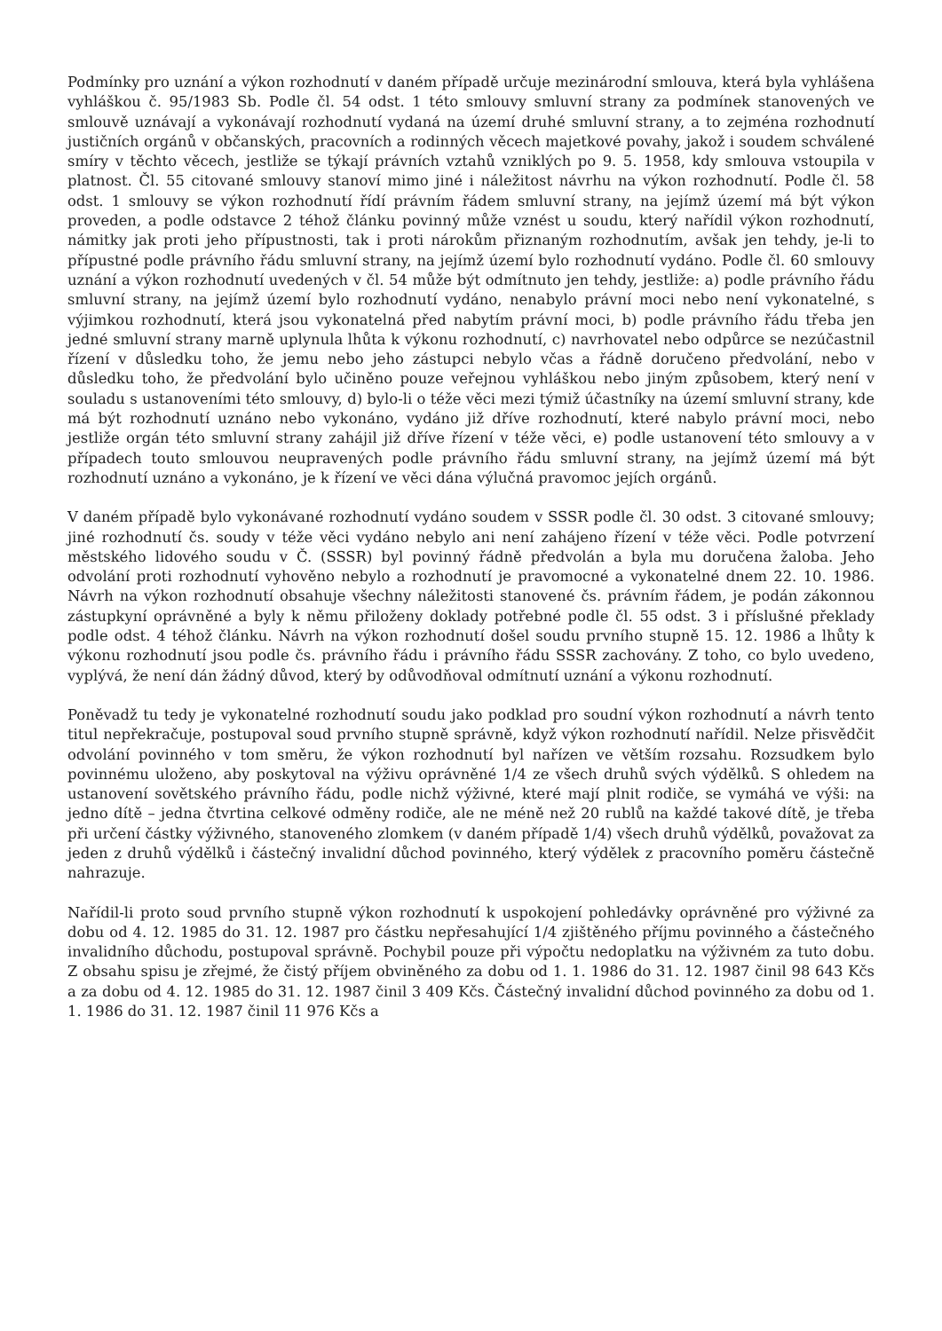Podmínky pro uznání a výkon rozhodnutí v daném případě určuje mezinárodní smlouva, která byla vyhlášena vyhláškou č. 95/1983 Sb. Podle čl. 54 odst. 1 této smlouvy smluvní strany za podmínek stanovených ve smlouvě uznávají a vykonávají rozhodnutí vydaná na území druhé smluvní strany, a to zejména rozhodnutí justičních orgánů v občanských, pracovních a rodinných věcech majetkové povahy, jakož i soudem schválené smíry v těchto věcech, jestliže se týkají právních vztahů vzniklých po 9. 5. 1958, kdy smlouva vstoupila v platnost. Čl. 55 citované smlouvy stanoví mimo jiné i náležitost návrhu na výkon rozhodnutí. Podle čl. 58 odst. 1 smlouvy se výkon rozhodnutí řídí právním řádem smluvní strany, na jejímž území má být výkon proveden, a podle odstavce 2 téhož článku povinný může vznést u soudu, který nařídil výkon rozhodnutí, námitky jak proti jeho přípustnosti, tak i proti nárokům přiznaným rozhodnutím, avšak jen tehdy, je-li to přípustné podle právního řádu smluvní strany, na jejímž území bylo rozhodnutí vydáno. Podle čl. 60 smlouvy uznání a výkon rozhodnutí uvedených v čl. 54 může být odmítnuto jen tehdy, jestliže: a) podle právního řádu smluvní strany, na jejímž území bylo rozhodnutí vydáno, nenabylo právní moci nebo není vykonatelné, s výjimkou rozhodnutí, která jsou vykonatelná před nabytím právní moci, b) podle právního řádu třeba jen jedné smluvní strany marně uplynula lhůta k výkonu rozhodnutí, c) navrhovatel nebo odpůrce se nezúčastnil řízení v důsledku toho, že jemu nebo jeho zástupci nebylo včas a řádně doručeno předvolání, nebo v důsledku toho, že předvolání bylo učiněno pouze veřejnou vyhláškou nebo jiným způsobem, který není v souladu s ustanoveními této smlouvy, d) bylo-li o téže věci mezi týmiž účastníky na území smluvní strany, kde má být rozhodnutí uznáno nebo vykonáno, vydáno již dříve rozhodnutí, které nabylo právní moci, nebo jestliže orgán této smluvní strany zahájil již dříve řízení v téže věci, e) podle ustanovení této smlouvy a v případech touto smlouvou neupravených podle právního řádu smluvní strany, na jejímž území má být rozhodnutí uznáno a vykonáno, je k řízení ve věci dána výlučná pravomoc jejích orgánů.
V daném případě bylo vykonávané rozhodnutí vydáno soudem v SSSR podle čl. 30 odst. 3 citované smlouvy; jiné rozhodnutí čs. soudy v téže věci vydáno nebylo ani není zahájeno řízení v téže věci. Podle potvrzení městského lidového soudu v Č. (SSSR) byl povinný řádně předvolán a byla mu doručena žaloba. Jeho odvolání proti rozhodnutí vyhověno nebylo a rozhodnutí je pravomocné a vykonatelné dnem 22. 10. 1986. Návrh na výkon rozhodnutí obsahuje všechny náležitosti stanovené čs. právním řádem, je podán zákonnou zástupkyní oprávněné a byly k němu přiloženy doklady potřebné podle čl. 55 odst. 3 i příslušné překlady podle odst. 4 téhož článku. Návrh na výkon rozhodnutí došel soudu prvního stupně 15. 12. 1986 a lhůty k výkonu rozhodnutí jsou podle čs. právního řádu i právního řádu SSSR zachovány. Z toho, co bylo uvedeno, vyplývá, že není dán žádný důvod, který by odůvodňoval odmítnutí uznání a výkonu rozhodnutí.
Poněvadž tu tedy je vykonatelné rozhodnutí soudu jako podklad pro soudní výkon rozhodnutí a návrh tento titul nepřekračuje, postupoval soud prvního stupně správně, když výkon rozhodnutí nařídil. Nelze přisvědčit odvolání povinného v tom směru, že výkon rozhodnutí byl nařízen ve větším rozsahu. Rozsudkem bylo povinnému uloženo, aby poskytoval na výživu oprávněné 1/4 ze všech druhů svých výdělků. S ohledem na ustanovení sovětského právního řádu, podle nichž výživné, které mají plnit rodiče, se vymáhá ve výši: na jedno dítě – jedna čtvrtina celkové odměny rodiče, ale ne méně než 20 rublů na každé takové dítě, je třeba při určení částky výživného, stanoveného zlomkem (v daném případě 1/4) všech druhů výdělků, považovat za jeden z druhů výdělků i částečný invalidní důchod povinného, který výdělek z pracovního poměru částečně nahrazuje.
Nařídil-li proto soud prvního stupně výkon rozhodnutí k uspokojení pohledávky oprávněné pro výživné za dobu od 4. 12. 1985 do 31. 12. 1987 pro částku nepřesahující 1/4 zjištěného příjmu povinného a částečného invalidního důchodu, postupoval správně. Pochybil pouze při výpočtu nedoplatku na výživném za tuto dobu. Z obsahu spisu je zřejmé, že čistý příjem obviněného za dobu od 1. 1. 1986 do 31. 12. 1987 činil 98 643 Kčs a za dobu od 4. 12. 1985 do 31. 12. 1987 činil 3 409 Kčs. Částečný invalidní důchod povinného za dobu od 1. 1. 1986 do 31. 12. 1987 činil 11 976 Kčs a